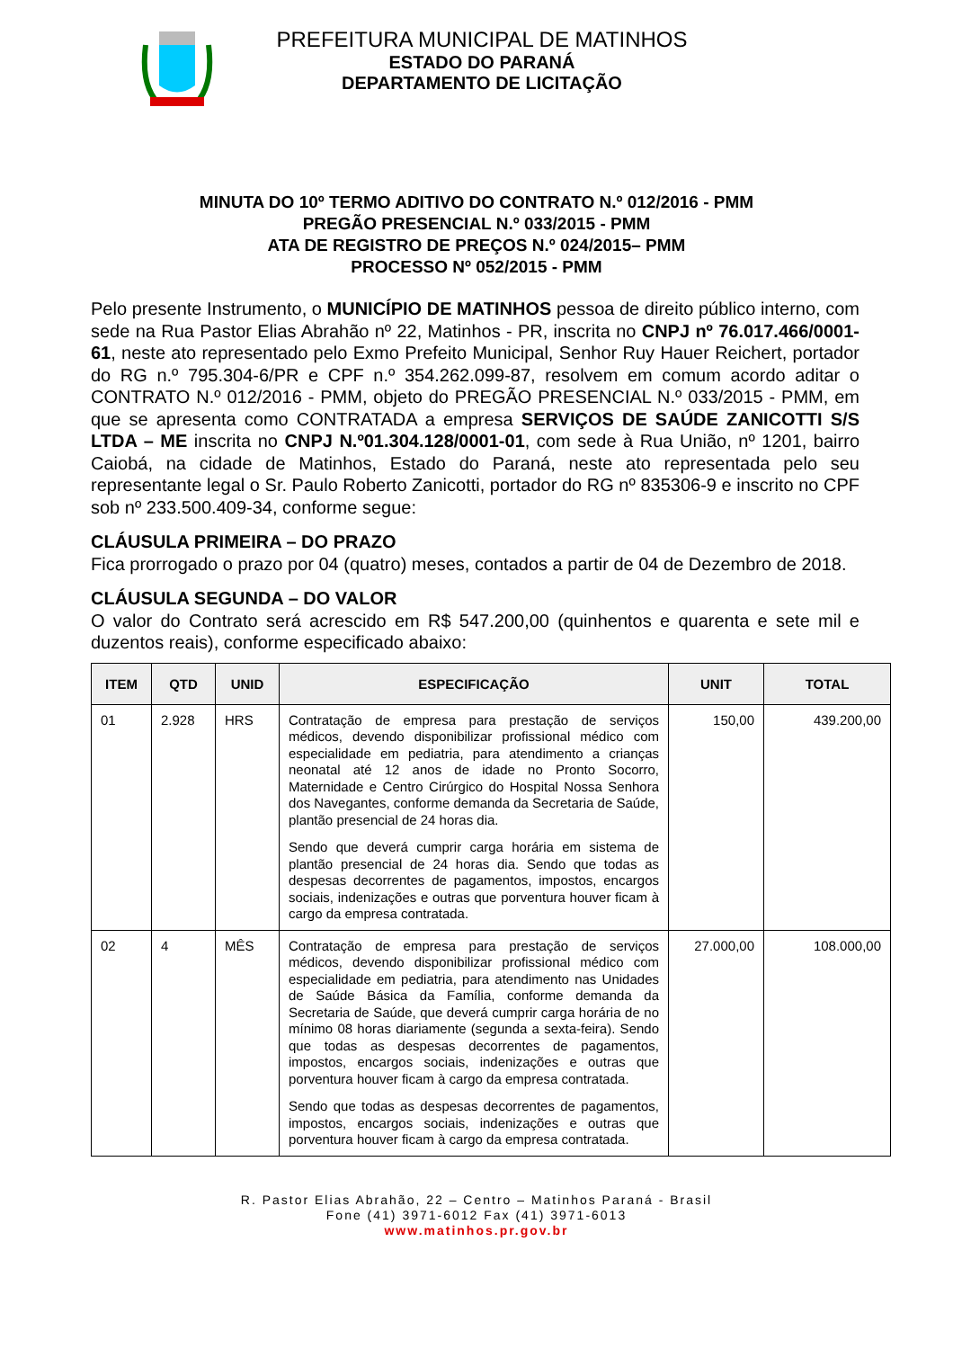PREFEITURA MUNICIPAL DE MATINHOS
ESTADO DO PARANÁ
DEPARTAMENTO DE LICITAÇÃO
MINUTA DO 10º TERMO ADITIVO DO CONTRATO N.º 012/2016 - PMM
PREGÃO PRESENCIAL N.º 033/2015 - PMM
ATA DE REGISTRO DE PREÇOS N.º 024/2015– PMM
PROCESSO Nº 052/2015 - PMM
Pelo presente Instrumento, o MUNICÍPIO DE MATINHOS pessoa de direito público interno, com sede na Rua Pastor Elias Abrahão nº 22, Matinhos - PR, inscrita no CNPJ nº 76.017.466/0001-61, neste ato representado pelo Exmo Prefeito Municipal, Senhor Ruy Hauer Reichert, portador do RG n.º 795.304-6/PR e CPF n.º 354.262.099-87, resolvem em comum acordo aditar o CONTRATO N.º 012/2016 - PMM, objeto do PREGÃO PRESENCIAL N.º 033/2015 - PMM, em que se apresenta como CONTRATADA a empresa SERVIÇOS DE SAÚDE ZANICOTTI S/S LTDA – ME inscrita no CNPJ N.º01.304.128/0001-01, com sede à Rua União, nº 1201, bairro Caiobá, na cidade de Matinhos, Estado do Paraná, neste ato representada pelo seu representante legal o Sr. Paulo Roberto Zanicotti, portador do RG nº 835306-9 e inscrito no CPF sob nº 233.500.409-34, conforme segue:
CLÁUSULA PRIMEIRA – DO PRAZO
Fica prorrogado o prazo por 04 (quatro) meses, contados a partir de 04 de Dezembro de 2018.
CLÁUSULA SEGUNDA – DO VALOR
O valor do Contrato será acrescido em R$ 547.200,00 (quinhentos e quarenta e sete mil e duzentos reais), conforme especificado abaixo:
| ITEM | QTD | UNID | ESPECIFICAÇÃO | UNIT | TOTAL |
| --- | --- | --- | --- | --- | --- |
| 01 | 2.928 | HRS | Contratação de empresa para prestação de serviços médicos, devendo disponibilizar profissional médico com especialidade em pediatria, para atendimento a crianças neonatal até 12 anos de idade no Pronto Socorro, Maternidade e Centro Cirúrgico do Hospital Nossa Senhora dos Navegantes, conforme demanda da Secretaria de Saúde, plantão presencial de 24 horas dia. Sendo que deverá cumprir carga horária em sistema de plantão presencial de 24 horas dia. Sendo que todas as despesas decorrentes de pagamentos, impostos, encargos sociais, indenizações e outras que porventura houver ficam à cargo da empresa contratada. | 150,00 | 439.200,00 |
| 02 | 4 | MÊS | Contratação de empresa para prestação de serviços médicos, devendo disponibilizar profissional médico com especialidade em pediatria, para atendimento nas Unidades de Saúde Básica da Família, conforme demanda da Secretaria de Saúde, que deverá cumprir carga horária de no mínimo 08 horas diariamente (segunda a sexta-feira). Sendo que todas as despesas decorrentes de pagamentos, impostos, encargos sociais, indenizações e outras que porventura houver ficam à cargo da empresa contratada. Sendo que todas as despesas decorrentes de pagamentos, impostos, encargos sociais, indenizações e outras que porventura houver ficam à cargo da empresa contratada. | 27.000,00 | 108.000,00 |
R. Pastor Elias Abrahão, 22 – Centro – Matinhos Paraná - Brasil
Fone (41) 3971-6012 Fax (41) 3971-6013
www.matinhos.pr.gov.br